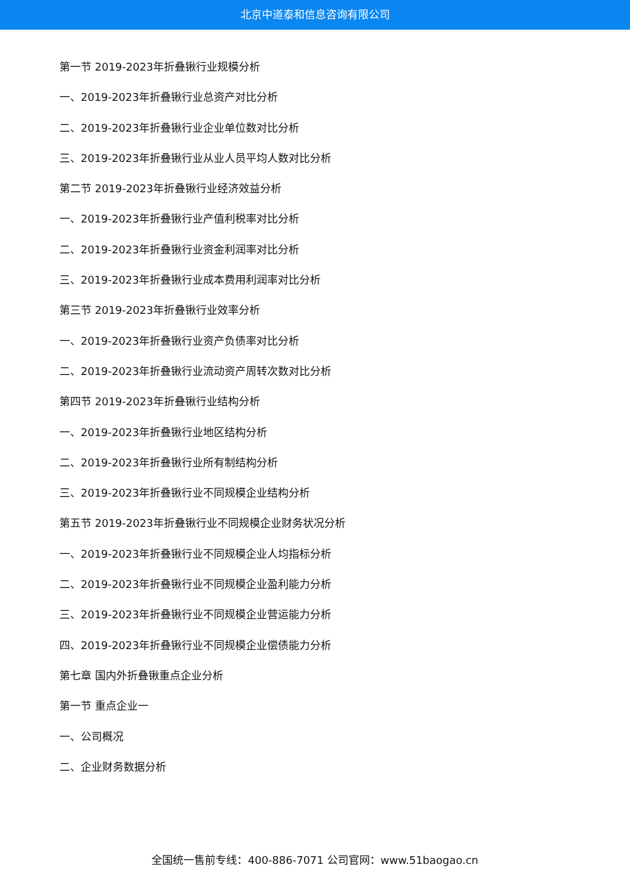北京中道泰和信息咨询有限公司
第一节 2019-2023年折叠锹行业规模分析
一、2019-2023年折叠锹行业总资产对比分析
二、2019-2023年折叠锹行业企业单位数对比分析
三、2019-2023年折叠锹行业从业人员平均人数对比分析
第二节 2019-2023年折叠锹行业经济效益分析
一、2019-2023年折叠锹行业产值利税率对比分析
二、2019-2023年折叠锹行业资金利润率对比分析
三、2019-2023年折叠锹行业成本费用利润率对比分析
第三节 2019-2023年折叠锹行业效率分析
一、2019-2023年折叠锹行业资产负债率对比分析
二、2019-2023年折叠锹行业流动资产周转次数对比分析
第四节 2019-2023年折叠锹行业结构分析
一、2019-2023年折叠锹行业地区结构分析
二、2019-2023年折叠锹行业所有制结构分析
三、2019-2023年折叠锹行业不同规模企业结构分析
第五节 2019-2023年折叠锹行业不同规模企业财务状况分析
一、2019-2023年折叠锹行业不同规模企业人均指标分析
二、2019-2023年折叠锹行业不同规模企业盈利能力分析
三、2019-2023年折叠锹行业不同规模企业营运能力分析
四、2019-2023年折叠锹行业不同规模企业偿债能力分析
第七章 国内外折叠锹重点企业分析
第一节 重点企业一
一、公司概况
二、企业财务数据分析
全国统一售前专线：400-886-7071 公司官网：www.51baogao.cn